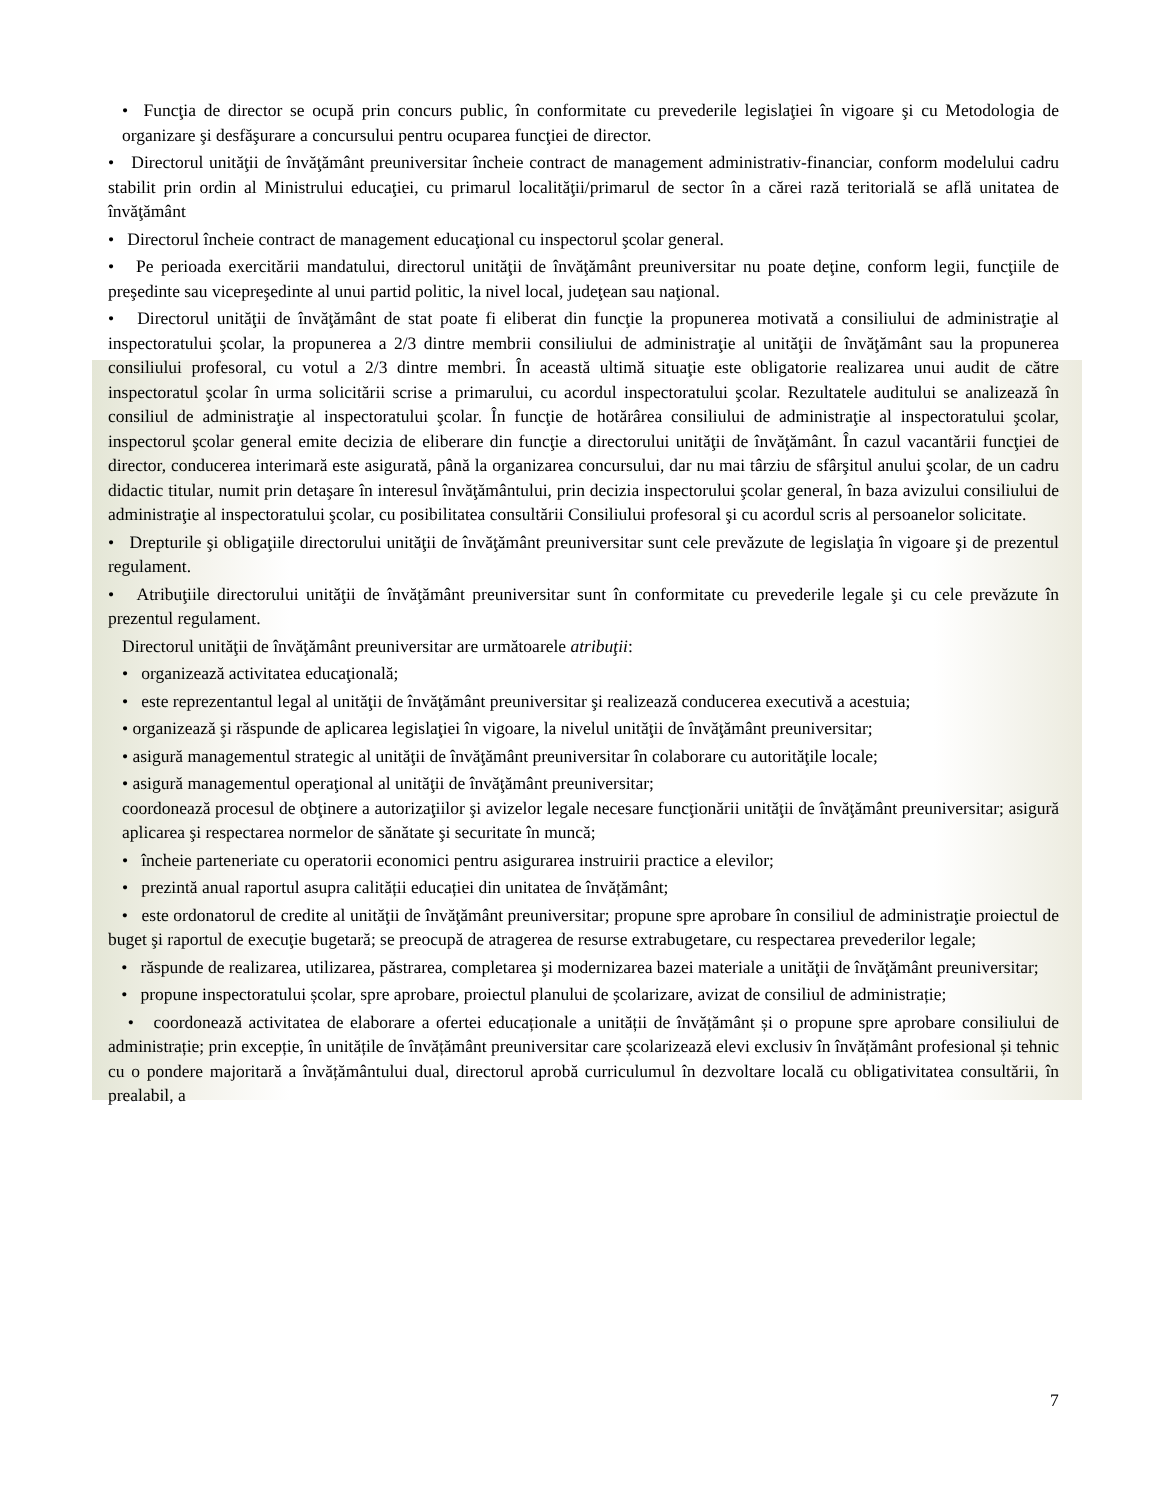• Funcţia de director se ocupă prin concurs public, în conformitate cu prevederile legislaţiei în vigoare şi cu Metodologia de organizare şi desfăşurare a concursului pentru ocuparea funcţiei de director.
• Directorul unităţii de învăţământ preuniversitar încheie contract de management administrativ-financiar, conform modelului cadru stabilit prin ordin al Ministrului educaţiei, cu primarul localităţii/primarul de sector în a cărei rază teritorială se află unitatea de învăţământ
• Directorul încheie contract de management educaţional cu inspectorul şcolar general.
• Pe perioada exercitării mandatului, directorul unităţii de învăţământ preuniversitar nu poate deţine, conform legii, funcţiile de preşedinte sau vicepreşedinte al unui partid politic, la nivel local, judeţean sau naţional.
• Directorul unităţii de învăţământ de stat poate fi eliberat din funcţie la propunerea motivată a consiliului de administraţie al inspectoratului şcolar, la propunerea a 2/3 dintre membrii consiliului de administraţie al unităţii de învăţământ sau la propunerea consiliului profesoral, cu votul a 2/3 dintre membri. În această ultimă situaţie este obligatorie realizarea unui audit de către inspectoratul şcolar în urma solicitării scrise a primarului, cu acordul inspectoratului şcolar. Rezultatele auditului se analizează în consiliul de administraţie al inspectoratului şcolar. În funcţie de hotărârea consiliului de administraţie al inspectoratului şcolar, inspectorul şcolar general emite decizia de eliberare din funcţie a directorului unităţii de învăţământ. În cazul vacantării funcţiei de director, conducerea interimară este asigurată, până la organizarea concursului, dar nu mai târziu de sfârşitul anului şcolar, de un cadru didactic titular, numit prin detaşare în interesul învăţământului, prin decizia inspectorului şcolar general, în baza avizului consiliului de administraţie al inspectoratului şcolar, cu posibilitatea consultării Consiliului profesoral şi cu acordul scris al persoanelor solicitate.
• Drepturile şi obligaţiile directorului unităţii de învăţământ preuniversitar sunt cele prevăzute de legislaţia în vigoare şi de prezentul regulament.
• Atribuţiile directorului unităţii de învăţământ preuniversitar sunt în conformitate cu prevederile legale şi cu cele prevăzute în prezentul regulament.
Directorul unităţii de învăţământ preuniversitar are următoarele atribuţii:
• organizează activitatea educaţională;
• este reprezentantul legal al unităţii de învăţământ preuniversitar şi realizează conducerea executivă a acestuia;
• organizează şi răspunde de aplicarea legislaţiei în vigoare, la nivelul unităţii de învăţământ preuniversitar;
• asigură managementul strategic al unităţii de învăţământ preuniversitar în colaborare cu autorităţile locale;
• asigură managementul operaţional al unităţii de învăţământ preuniversitar;
coordonează procesul de obţinere a autorizaţiilor şi avizelor legale necesare funcţionării unităţii de învăţământ preuniversitar; asigură aplicarea şi respectarea normelor de sănătate şi securitate în muncă;
• încheie parteneriate cu operatorii economici pentru asigurarea instruirii practice a elevilor;
• prezintă anual raportul asupra calității educației din unitatea de învățământ;
• este ordonatorul de credite al unităţii de învăţământ preuniversitar; propune spre aprobare în consiliul de administraţie proiectul de buget şi raportul de execuţie bugetară; se preocupă de atragerea de resurse extrabugetare, cu respectarea prevederilor legale;
• răspunde de realizarea, utilizarea, păstrarea, completarea şi modernizarea bazei materiale a unităţii de învăţământ preuniversitar;
• propune inspectoratului școlar, spre aprobare, proiectul planului de școlarizare, avizat de consiliul de administrație;
• coordonează activitatea de elaborare a ofertei educaționale a unității de învățământ și o propune spre aprobare consiliului de administrație; prin excepție, în unitățile de învățământ preuniversitar care școlarizează elevi exclusiv în învățământ profesional și tehnic cu o pondere majoritară a învățământului dual, directorul aprobă curriculumul în dezvoltare locală cu obligativitatea consultării, în prealabil, a
7